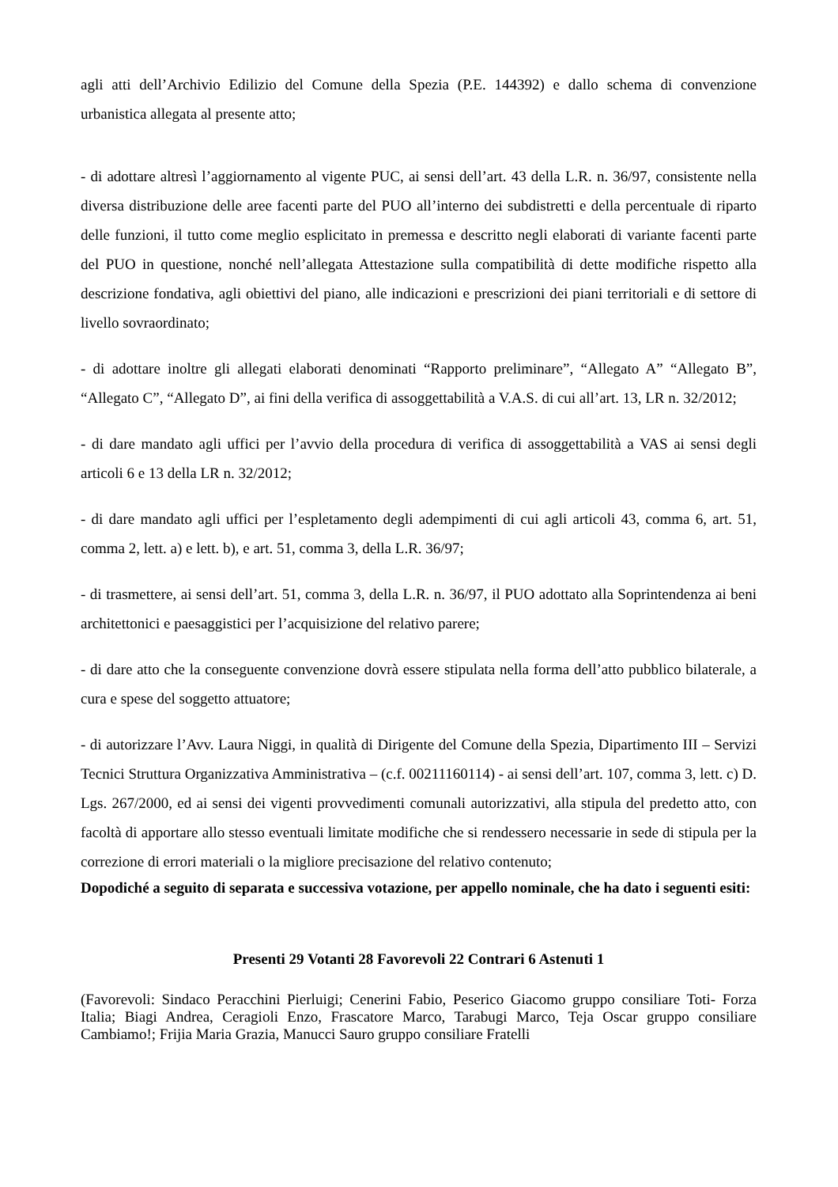agli atti dell’Archivio Edilizio del Comune della Spezia (P.E. 144392) e dallo schema di convenzione urbanistica allegata al presente atto;
- di adottare altresì l’aggiornamento al vigente PUC, ai sensi dell’art. 43 della L.R. n. 36/97, consistente nella diversa distribuzione delle aree facenti parte del PUO all’interno dei subdistretti e della percentuale di riparto delle funzioni, il tutto come meglio esplicitato in premessa e descritto negli elaborati di variante facenti parte del PUO in questione, nonché nell’allegata Attestazione sulla compatibilità di dette modifiche rispetto alla descrizione fondativa, agli obiettivi del piano, alle indicazioni e prescrizioni dei piani territoriali e di settore di livello sovraordinato;
- di adottare inoltre gli allegati elaborati denominati “Rapporto preliminare”, “Allegato A” “Allegato B”, “Allegato C”, “Allegato D”, ai fini della verifica di assoggettabilità a V.A.S. di cui all’art. 13, LR n. 32/2012;
- di dare mandato agli uffici per l’avvio della procedura di verifica di assoggettabilità a VAS ai sensi degli articoli 6 e 13 della LR n. 32/2012;
- di dare mandato agli uffici per l’espletamento degli adempimenti di cui agli articoli 43, comma 6, art. 51, comma 2, lett. a) e lett. b), e art. 51, comma 3, della L.R. 36/97;
- di trasmettere, ai sensi dell’art. 51, comma 3, della L.R. n. 36/97, il PUO adottato alla Soprintendenza ai beni architettonici e paesaggistici per l’acquisizione del relativo parere;
- di dare atto che la conseguente convenzione dovrà essere stipulata nella forma dell’atto pubblico bilaterale, a cura e spese del soggetto attuatore;
- di autorizzare l’Avv. Laura Niggi, in qualità di Dirigente del Comune della Spezia, Dipartimento III – Servizi Tecnici Struttura Organizzativa Amministrativa – (c.f. 00211160114) - ai sensi dell’art. 107, comma 3, lett. c) D. Lgs. 267/2000, ed ai sensi dei vigenti provvedimenti comunali autorizzativi, alla stipula del predetto atto, con facoltà di apportare allo stesso eventuali limitate modifiche che si rendessero necessarie in sede di stipula per la correzione di errori materiali o la migliore precisazione del relativo contenuto;
Dopodiché a seguito di separata e successiva votazione, per appello nominale, che ha dato i seguenti esiti:
Presenti 29 Votanti 28 Favorevoli 22 Contrari 6 Astenuti 1
(Favorevoli: Sindaco Peracchini Pierluigi; Cenerini Fabio, Peserico Giacomo gruppo consiliare Toti- Forza Italia; Biagi Andrea, Ceragioli Enzo, Frascatore Marco, Tarabugi Marco, Teja Oscar gruppo consiliare Cambiamo!; Frijia Maria Grazia, Manucci Sauro gruppo consiliare Fratelli